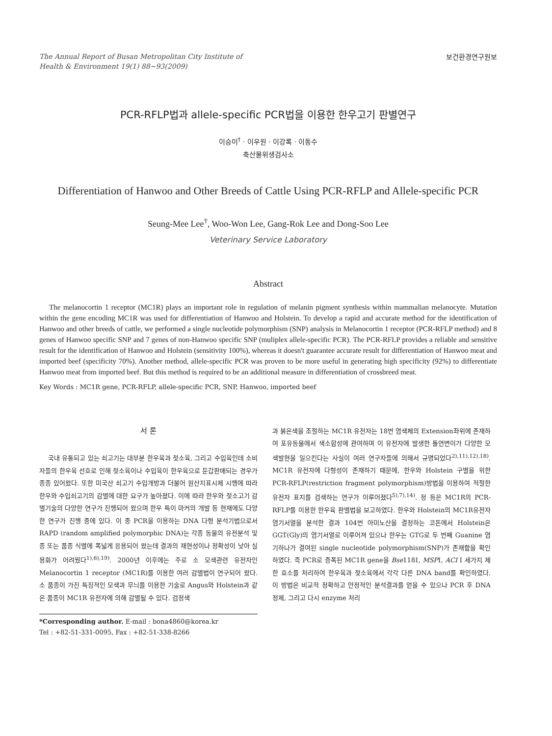The Annual Report of Busan Metropolitan City Institute of
Health & Environment 19(1) 88~93(2009)
보건환경연구원보
PCR-RFLP법과 allele-specific PCR법을 이용한 한우고기 판별연구
이승미<sup>†</sup> · 이우원 · 이강록 · 이동수
축산물위생검사소
Differentiation of Hanwoo and Other Breeds of Cattle Using PCR-RFLP and Allele-specific PCR
Seung-Mee Lee<sup>†</sup>, Woo-Won Lee, Gang-Rok Lee and Dong-Soo Lee
Veterinary Service Laboratory
Abstract
The melanocortin 1 receptor (MC1R) plays an important role in regulation of melanin pigment synthesis within mammalian melanocyte. Mutation within the gene encoding MC1R was used for differentiation of Hanwoo and Holstein. To develop a rapid and accurate method for the identification of Hanwoo and other breeds of cattle, we performed a single nucleotide polymorphism (SNP) analysis in Melanocortin 1 receptor (PCR-RFLP method) and 8 genes of Hanwoo specific SNP and 7 genes of non-Hanwoo specific SNP (muliplex allele-specific PCR). The PCR-RFLP provides a reliable and sensitive result for the identification of Hanwoo and Holstein (sensitivity 100%), whereas it doesn't guarantee accurate result for differentiation of Hanwoo meat and imported beef (specificity 70%). Another method, allele-specific PCR was proven to be more useful in generating high specificity (92%) to differentiate Hanwoo meat from imported beef. But this method is required to be an additional measure in differentiation of crossbreed meat.
Key Words : MC1R gene, PCR-RFLP, allele-specific PCR, SNP, Hanwoo, imported beef
서 론
국내 유통되고 있는 쇠고기는 대부분 한우육과 젖소육, 그리고 수입육인데 소비자들의 한우육 선호로 인해 젖소육이나 수입육이 한우육으로 둔갑판매되는 경우가 종종 있어왔다. 또한 미국산 쇠고기 수입개방과 더불어 원산지표시제 시행에 따라 한우와 수입쇠고기의 감별에 대한 요구가 높아졌다. 이에 따라 한우와 젖소고기 감별기술의 다양한 연구가 진행되어 왔으며 한우 특이 마커의 개발 등 현재에도 다양한 연구가 진행 중에 있다. 이 중 PCR을 이용하는 DNA 다형 분석기법으로서 RAPD (random amplified polymorphic DNA)는 각종 동물의 유전분석 및 종 또는 품종 식별에 폭넓게 응용되어 왔는데 결과의 재현성이나 정확성이 낮아 실용화가 어려웠다<sup>1),6),19)</sup>. 2000년 이후에는 주로 소 모색관련 유전자인 Melanocortin 1 receptor (MC1R)를 이용한 여러 감별법이 연구되어 왔다. 소 품종이 가진 특징적인 모색과 무늬를 이용한 기술로 Angus와 Holstein과 같은 품종이 MC1R 유전자에 의해 감별될 수 있다. 검정색
*Corresponding author. E-mail : bona4860@korea.kr
Tel : +82-51-331-0095, Fax : +82-51-338-8266
과 붉은색을 조절하는 MC1R 유전자는 18번 염색체의 Extension좌위에 존재하여 포유동물에서 색소합성에 관여하며 이 유전자에 발생한 돌연변이가 다양한 모색발현을 일으킨다는 사실이 여러 연구자들에 의해서 규명되었다<sup>2),11),12),18)</sup>. MC1R 유전자에 다형성이 존재하기 때문에, 한우와 Holstein 구별을 위한 PCR-RFLP(restriction fragment polymorphism)방법을 이용하여 적절한 유전자 표지를 검색하는 연구가 이루어졌다<sup>5),7),14)</sup>. 정 등은 MC1R의 PCR-RFLP를 이용한 한우육 판별법을 보고하였다. 한우와 Holstein의 MC1R유전자 염기서열을 분석한 결과 104번 아미노산을 결정하는 코돈에서 Holstein은 GGT(Gly)의 염기서열로 이루어져 있으나 한우는 GTG로 두 번째 Guanine 염기하나가 결여된 single nucleotide polymorphism(SNP)가 존재함을 확인하였다. 즉 PCR로 증폭된 MC1R gene을 Bse118Ⅰ, MSPⅠ, ACI Ⅰ 세가지 제한 효소를 처리하여 한우육과 젖소육에서 각각 다른 DNA band를 확인하였다. 이 방법은 비교적 정확하고 안정적인 분석결과를 얻을 수 있으나 PCR 후 DNA 정제, 그리고 다시 enzyme 처리